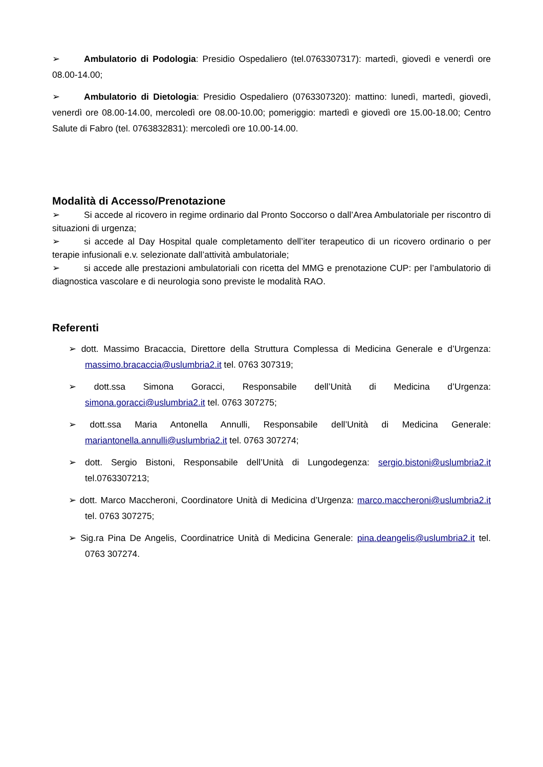➢ Ambulatorio di Podologia: Presidio Ospedaliero (tel.0763307317): martedì, giovedì e venerdì ore 08.00-14.00;
➢ Ambulatorio di Dietologia: Presidio Ospedaliero (0763307320): mattino: lunedì, martedì, giovedì, venerdì ore 08.00-14.00, mercoledì ore 08.00-10.00; pomeriggio: martedì e giovedì ore 15.00-18.00; Centro Salute di Fabro (tel. 0763832831): mercoledì ore 10.00-14.00.
Modalità di Accesso/Prenotazione
➢ Si accede al ricovero in regime ordinario dal Pronto Soccorso o dall’Area Ambulatoriale per riscontro di situazioni di urgenza;
➢ si accede al Day Hospital quale completamento dell’iter terapeutico di un ricovero ordinario o per terapie infusionali e.v. selezionate dall’attività ambulatoriale;
➢ si accede alle prestazioni ambulatoriali con ricetta del MMG e prenotazione CUP: per l’ambulatorio di diagnostica vascolare e di neurologia sono previste le modalità RAO.
Referenti
➢ dott. Massimo Bracaccia, Direttore della Struttura Complessa di Medicina Generale e d’Urgenza: massimo.bracaccia@uslumbria2.it tel. 0763 307319;
➢ dott.ssa Simona Goracci, Responsabile dell’Unità di Medicina d’Urgenza: simona.goracci@uslumbria2.it tel. 0763 307275;
➢ dott.ssa Maria Antonella Annulli, Responsabile dell’Unità di Medicina Generale: mariantonella.annulli@uslumbria2.it tel. 0763 307274;
➢ dott. Sergio Bistoni, Responsabile dell’Unità di Lungodegenza: sergio.bistoni@uslumbria2.it tel.0763307213;
➢ dott. Marco Maccheroni, Coordinatore Unità di Medicina d’Urgenza: marco.maccheroni@uslumbria2.it tel. 0763 307275;
➢ Sig.ra Pina De Angelis, Coordinatrice Unità di Medicina Generale: pina.deangelis@uslumbria2.it tel. 0763 307274.